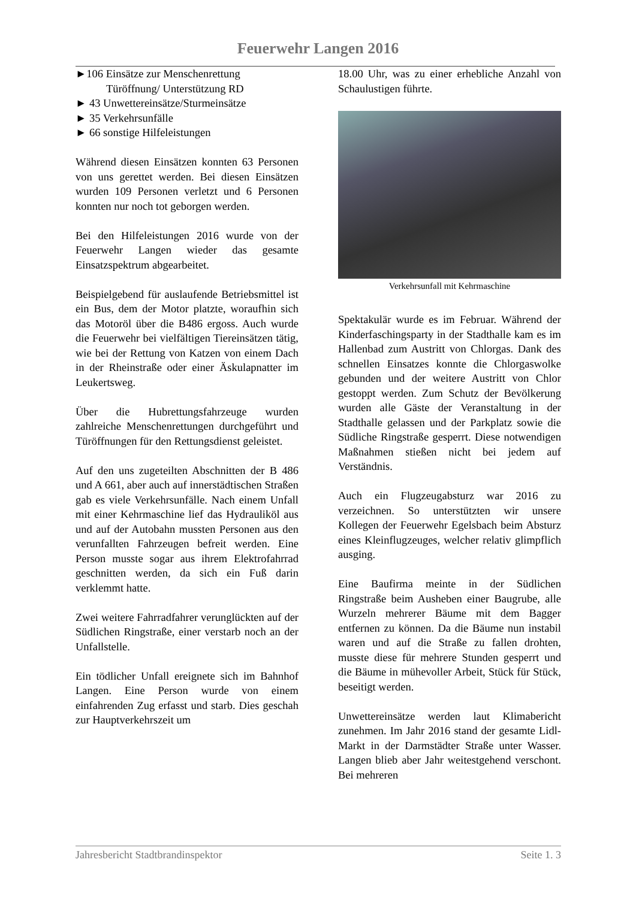Feuerwehr Langen 2016
►106 Einsätze zur Menschenrettung
Türöffnung/ Unterstützung RD
► 43 Unwettereinsätze/Sturmeinsätze
► 35 Verkehrsunfälle
► 66 sonstige Hilfeleistungen
Während diesen Einsätzen konnten 63 Personen von uns gerettet werden. Bei diesen Einsätzen wurden 109 Personen verletzt und 6 Personen konnten nur noch tot geborgen werden.
Bei den Hilfeleistungen 2016 wurde von der Feuerwehr Langen wieder das gesamte Einsatzspektrum abgearbeitet.
Beispielgebend für auslaufende Betriebsmittel ist ein Bus, dem der Motor platzte, woraufhin sich das Motoröl über die B486 ergoss. Auch wurde die Feuerwehr bei vielfältigen Tiereinsätzen tätig, wie bei der Rettung von Katzen von einem Dach in der Rheinstraße oder einer Äskulapnatter im Leukertsweg.
Über die Hubrettungsfahrzeuge wurden zahlreiche Menschenrettungen durchgeführt und Türöffnungen für den Rettungsdienst geleistet.
Auf den uns zugeteilten Abschnitten der B 486 und A 661, aber auch auf innerstädtischen Straßen gab es viele Verkehrsunfälle. Nach einem Unfall mit einer Kehrmaschine lief das Hydrauliköl aus und auf der Autobahn mussten Personen aus den verunfallten Fahrzeugen befreit werden. Eine Person musste sogar aus ihrem Elektrofahrrad geschnitten werden, da sich ein Fuß darin verklemmt hatte.
Zwei weitere Fahrradfahrer verunglückten auf der Südlichen Ringstraße, einer verstarb noch an der Unfallstelle.
Ein tödlicher Unfall ereignete sich im Bahnhof Langen. Eine Person wurde von einem einfahrenden Zug erfasst und starb. Dies geschah zur Hauptverkehrszeit um
18.00 Uhr, was zu einer erhebliche Anzahl von Schaulustigen führte.
Verkehrsunfall mit Kehrmaschine
Spektakulär wurde es im Februar. Während der Kinderfaschingsparty in der Stadthalle kam es im Hallenbad zum Austritt von Chlorgas. Dank des schnellen Einsatzes konnte die Chlorgaswolke gebunden und der weitere Austritt von Chlor gestoppt werden. Zum Schutz der Bevölkerung wurden alle Gäste der Veranstaltung in der Stadthalle gelassen und der Parkplatz sowie die Südliche Ringstraße gesperrt. Diese notwendigen Maßnahmen stießen nicht bei jedem auf Verständnis.
Auch ein Flugzeugabsturz war 2016 zu verzeichnen. So unterstützten wir unsere Kollegen der Feuerwehr Egelsbach beim Absturz eines Kleinflugzeuges, welcher relativ glimpflich ausging.
Eine Baufirma meinte in der Südlichen Ringstraße beim Ausheben einer Baugrube, alle Wurzeln mehrerer Bäume mit dem Bagger entfernen zu können. Da die Bäume nun instabil waren und auf die Straße zu fallen drohten, musste diese für mehrere Stunden gesperrt und die Bäume in mühevoller Arbeit, Stück für Stück, beseitigt werden.
Unwettereinsätze werden laut Klimabericht zunehmen. Im Jahr 2016 stand der gesamte Lidl-Markt in der Darmstädter Straße unter Wasser. Langen blieb aber Jahr weitestgehend verschont. Bei mehreren
Jahresbericht Stadtbrandinspektor Seite 1. 3